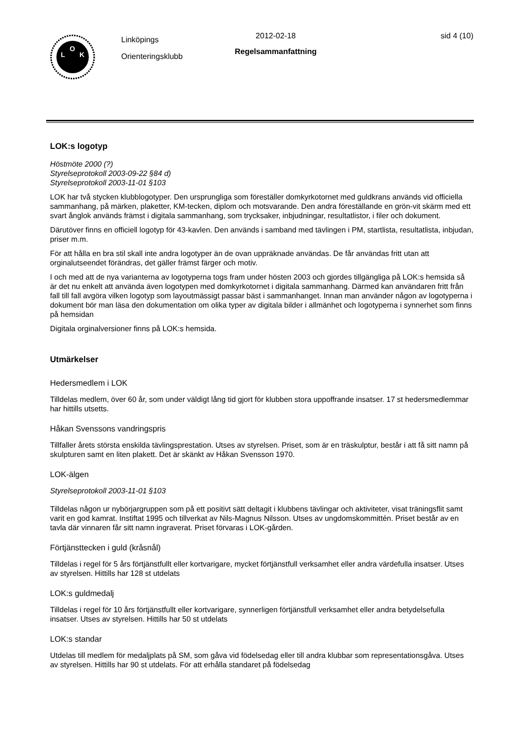L
O
K
Linköpings
Orienteringsklubb
2012-02-18
Regelsammanfattning
sid 4 (10)
LOK:s logotyp
Höstmöte 2000 (?)
Styrelseprotokoll 2003-09-22 §84 d)
Styrelseprotokoll 2003-11-01 §103
LOK har två stycken klubblogotyper. Den ursprungliga som föreställer domkyrkotornet med guldkrans används vid officiella sammanhang, på märken, plaketter, KM-tecken, diplom och motsvarande. Den andra föreställande en grön-vit skärm med ett svart ånglok används främst i digitala sammanhang, som trycksaker, inbjudningar, resultatlistor, i filer och dokument.
Därutöver finns en officiell logotyp för 43-kavlen. Den används i samband med tävlingen i PM, startlista, resultatlista, inbjudan, priser m.m.
För att hålla en bra stil skall inte andra logotyper än de ovan uppräknade användas. De får användas fritt utan att orginalutseendet förändras, det gäller främst färger och motiv.
I och med att de nya varianterna av logotyperna togs fram under hösten 2003 och gjordes tillgängliga på LOK:s hemsida så är det nu enkelt att använda även logotypen med domkyrkotornet i digitala sammanhang. Därmed kan användaren fritt från fall till fall avgöra vilken logotyp som layoutmässigt passar bäst i sammanhanget. Innan man använder någon av logotyperna i dokument bör man läsa den dokumentation om olika typer av digitala bilder i allmänhet och logotyperna i synnerhet som finns på hemsidan
Digitala orginalversioner finns på LOK:s hemsida.
Utmärkelser
Hedersmedlem i LOK
Tilldelas medlem, över 60 år, som under väldigt lång tid gjort för klubben stora uppoffrande insatser. 17 st hedersmedlemmar har hittills utsetts.
Håkan Svenssons vandringspris
Tillfaller årets största enskilda tävlingsprestation. Utses av styrelsen. Priset, som är en träskulptur, består i att få sitt namn på skulpturen samt en liten plakett. Det är skänkt av Håkan Svensson 1970.
LOK-älgen
Styrelseprotokoll 2003-11-01 §103
Tilldelas någon ur nybörjargruppen som på ett positivt sätt deltagit i klubbens tävlingar och aktiviteter, visat träningsflit samt varit en god kamrat. Instiftat 1995 och tillverkat av Nils-Magnus Nilsson. Utses av ungdomskommittén. Priset består av en tavla där vinnaren får sitt namn ingraverat. Priset förvaras i LOK-gården.
Förtjänsttecken i guld (kråsnål)
Tilldelas i regel för 5 års förtjänstfullt eller kortvarigare, mycket förtjänstfull verksamhet eller andra värdefulla insatser. Utses av styrelsen. Hittills har 128 st utdelats
LOK:s guldmedalj
Tilldelas i regel för 10 års förtjänstfullt eller kortvarigare, synnerligen förtjänstfull verksamhet eller andra betydelsefulla insatser. Utses av styrelsen. Hittills har 50 st utdelats
LOK:s standar
Utdelas till medlem för medaljplats på SM, som gåva vid födelsedag eller till andra klubbar som representationsgåva. Utses av styrelsen. Hittills har 90 st utdelats. För att erhålla standaret på födelsedag